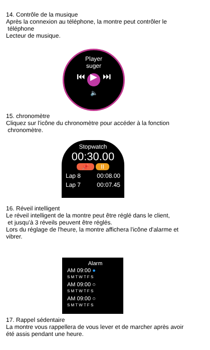14. Contrôle de la musique
Après la connexion au téléphone, la montre peut contrôler le
téléphone
Lecteur de musique.
Player
suger
⏮ ▶ ⏭
🔈
15. chronomètre
Cliquez sur l'icône du chronomètre pour accéder à la fonction
chronomètre.
Stopwatch
00:30.00
📌 II
Lap 8 00:08.00
Lap 7 00:07.45
16. Réveil intelligent
Le réveil intelligent de la montre peut être réglé dans le client,
et jusqu'à 3 réveils peuvent être réglés.
Lors du réglage de l'heure, la montre affichera l'icône d'alarme et
vibrer.
Alarm
AM 09:00 ●
S M T W T F S
AM 09:00 ○
S M T W T F S
AM 09:00 ○
S M T W T F S
17. Rappel sédentaire
La montre vous rappellera de vous lever et de marcher après avoir
été assis pendant une heure.